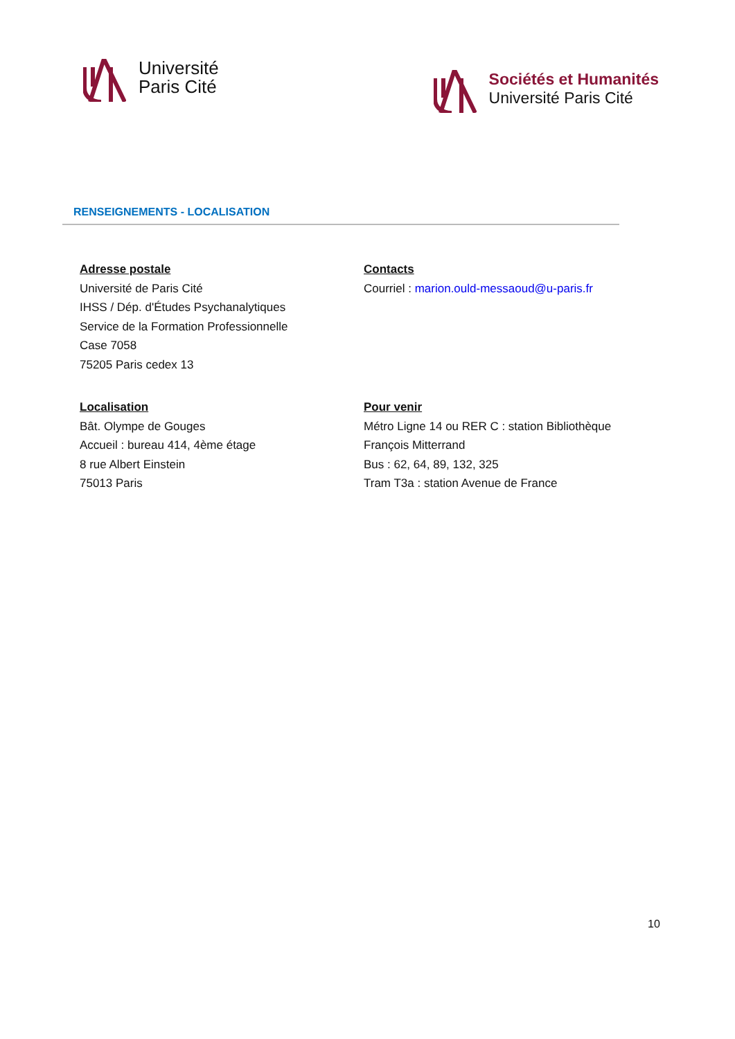Université
Paris Cité
Sociétés et Humanités
Université Paris Cité
RENSEIGNEMENTS - LOCALISATION
Adresse postale
Université de Paris Cité
IHSS / Dép. d'Études Psychanalytiques
Service de la Formation Professionnelle
Case 7058
75205 Paris cedex 13
Contacts
Courriel : marion.ould-messaoud@u-paris.fr
Localisation
Bât. Olympe de Gouges
Accueil : bureau 414, 4ème étage
8 rue Albert Einstein
75013 Paris
Pour venir
Métro Ligne 14 ou RER C : station Bibliothèque François Mitterrand
Bus : 62, 64, 89, 132, 325
Tram T3a : station Avenue de France
10